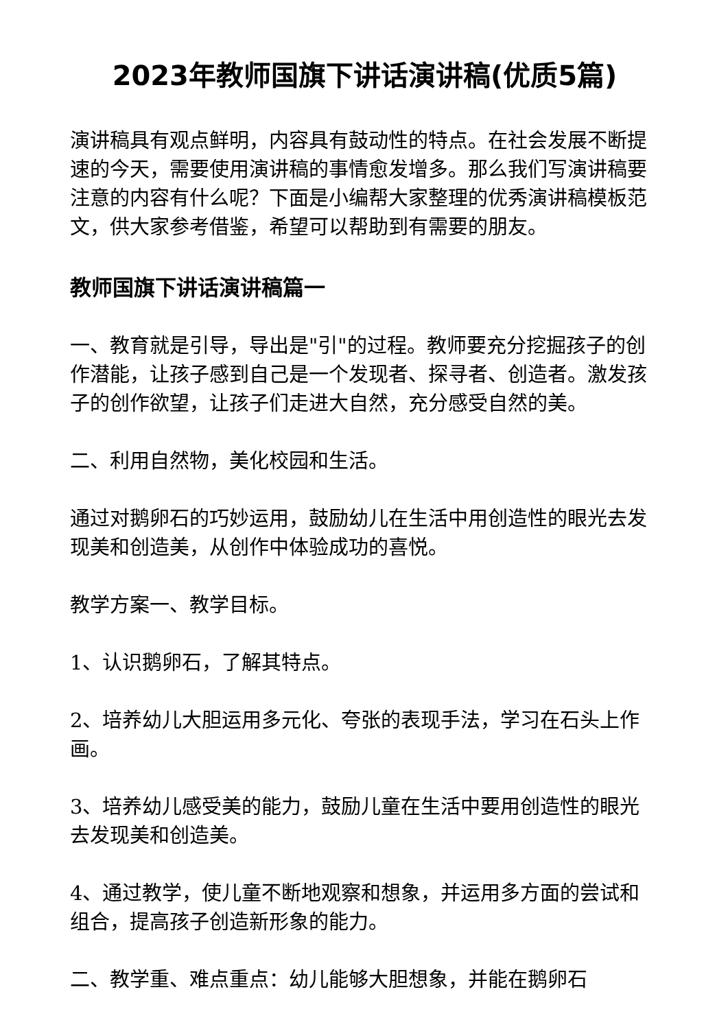2023年教师国旗下讲话演讲稿(优质5篇)
演讲稿具有观点鲜明，内容具有鼓动性的特点。在社会发展不断提速的今天，需要使用演讲稿的事情愈发增多。那么我们写演讲稿要注意的内容有什么呢？下面是小编帮大家整理的优秀演讲稿模板范文，供大家参考借鉴，希望可以帮助到有需要的朋友。
教师国旗下讲话演讲稿篇一
一、教育就是引导，导出是"引"的过程。教师要充分挖掘孩子的创作潜能，让孩子感到自己是一个发现者、探寻者、创造者。激发孩子的创作欲望，让孩子们走进大自然，充分感受自然的美。
二、利用自然物，美化校园和生活。
通过对鹅卵石的巧妙运用，鼓励幼儿在生活中用创造性的眼光去发现美和创造美，从创作中体验成功的喜悦。
教学方案一、教学目标。
1、认识鹅卵石，了解其特点。
2、培养幼儿大胆运用多元化、夸张的表现手法，学习在石头上作画。
3、培养幼儿感受美的能力，鼓励儿童在生活中要用创造性的眼光去发现美和创造美。
4、通过教学，使儿童不断地观察和想象，并运用多方面的尝试和组合，提高孩子创造新形象的能力。
二、教学重、难点重点：幼儿能够大胆想象，并能在鹅卵石